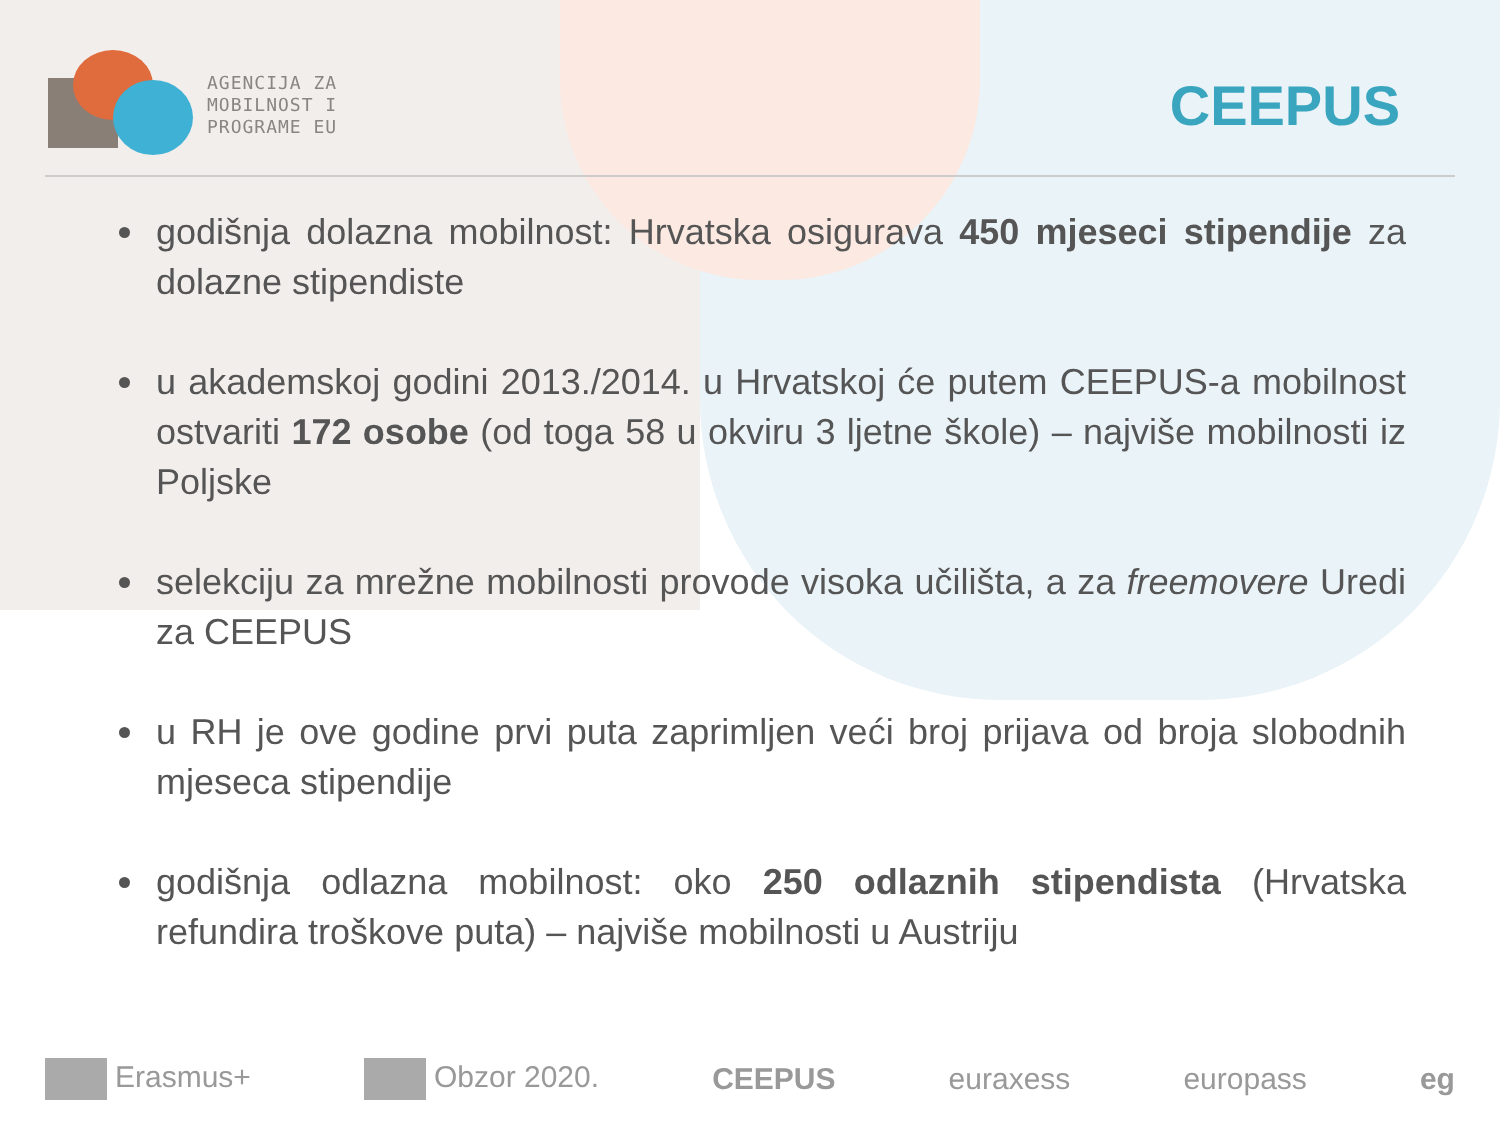AGENCIJA ZA
MOBILNOST I
PROGRAME EU
CEEPUS
godišnja dolazna mobilnost: Hrvatska osigurava 450 mjeseci stipendije za dolazne stipendiste
u akademskoj godini 2013./2014. u Hrvatskoj će putem CEEPUS-a mobilnost ostvariti 172 osobe (od toga 58 u okviru 3 ljetne škole) – najviše mobilnosti iz Poljske
selekciju za mrežne mobilnosti provode visoka učilišta, a za freemovere Uredi za CEEPUS
u RH je ove godine prvi puta zaprimljen veći broj prijava od broja slobodnih mjeseca stipendije
godišnja odlazna mobilnost: oko 250 odlaznih stipendista (Hrvatska refundira troškove puta) – najviše mobilnosti u Austriju
Erasmus+ Obzor 2020. CEEPUS euraxess europass eg